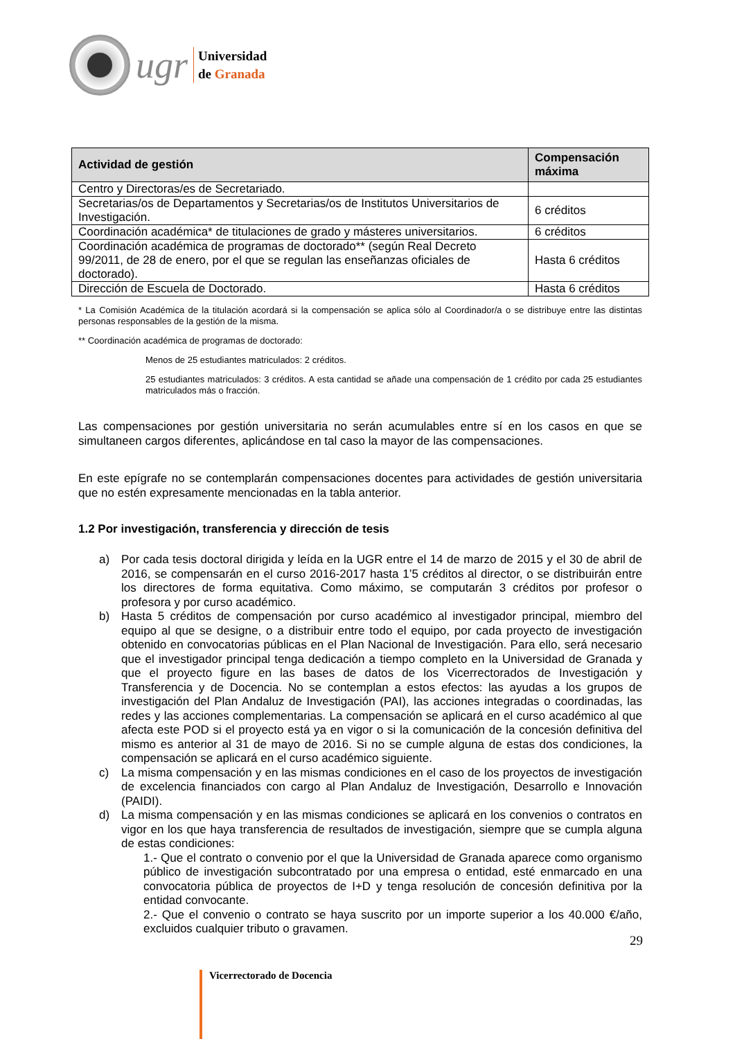ugr
Universidad
de Granada
| Actividad de gestión | Compensación máxima |
| --- | --- |
| Centro y Directoras/es de Secretariado. | |
| Secretarias/os de Departamentos y Secretarias/os de Institutos Universitarios de Investigación. | 6 créditos |
| Coordinación académica* de titulaciones de grado y másteres universitarios. | 6 créditos |
| Coordinación académica de programas de doctorado** (según Real Decreto 99/2011, de 28 de enero, por el que se regulan las enseñanzas oficiales de doctorado). | Hasta 6 créditos |
| Dirección de Escuela de Doctorado. | Hasta 6 créditos |
* La Comisión Académica de la titulación acordará si la compensación se aplica sólo al Coordinador/a o se distribuye entre las distintas personas responsables de la gestión de la misma.
** Coordinación académica de programas de doctorado:
Menos de 25 estudiantes matriculados: 2 créditos.
25 estudiantes matriculados: 3 créditos. A esta cantidad se añade una compensación de 1 crédito por cada 25 estudiantes matriculados más o fracción.
Las compensaciones por gestión universitaria no serán acumulables entre sí en los casos en que se simultaneen cargos diferentes, aplicándose en tal caso la mayor de las compensaciones.
En este epígrafe no se contemplarán compensaciones docentes para actividades de gestión universitaria que no estén expresamente mencionadas en la tabla anterior.
1.2 Por investigación, transferencia y dirección de tesis
a) Por cada tesis doctoral dirigida y leída en la UGR entre el 14 de marzo de 2015 y el 30 de abril de 2016, se compensarán en el curso 2016-2017 hasta 1’5 créditos al director, o se distribuirán entre los directores de forma equitativa. Como máximo, se computarán 3 créditos por profesor o profesora y por curso académico.
b) Hasta 5 créditos de compensación por curso académico al investigador principal, miembro del equipo al que se designe, o a distribuir entre todo el equipo, por cada proyecto de investigación obtenido en convocatorias públicas en el Plan Nacional de Investigación. Para ello, será necesario que el investigador principal tenga dedicación a tiempo completo en la Universidad de Granada y que el proyecto figure en las bases de datos de los Vicerrectorados de Investigación y Transferencia y de Docencia. No se contemplan a estos efectos: las ayudas a los grupos de investigación del Plan Andaluz de Investigación (PAI), las acciones integradas o coordinadas, las redes y las acciones complementarias. La compensación se aplicará en el curso académico al que afecta este POD si el proyecto está ya en vigor o si la comunicación de la concesión definitiva del mismo es anterior al 31 de mayo de 2016. Si no se cumple alguna de estas dos condiciones, la compensación se aplicará en el curso académico siguiente.
c) La misma compensación y en las mismas condiciones en el caso de los proyectos de investigación de excelencia financiados con cargo al Plan Andaluz de Investigación, Desarrollo e Innovación (PAIDI).
d) La misma compensación y en las mismas condiciones se aplicará en los convenios o contratos en vigor en los que haya transferencia de resultados de investigación, siempre que se cumpla alguna de estas condiciones:
1.- Que el contrato o convenio por el que la Universidad de Granada aparece como organismo público de investigación subcontratado por una empresa o entidad, esté enmarcado en una convocatoria pública de proyectos de I+D y tenga resolución de concesión definitiva por la entidad convocante.
2.- Que el convenio o contrato se haya suscrito por un importe superior a los 40.000 €/año, excluidos cualquier tributo o gravamen.
29
Vicerrectorado de Docencia